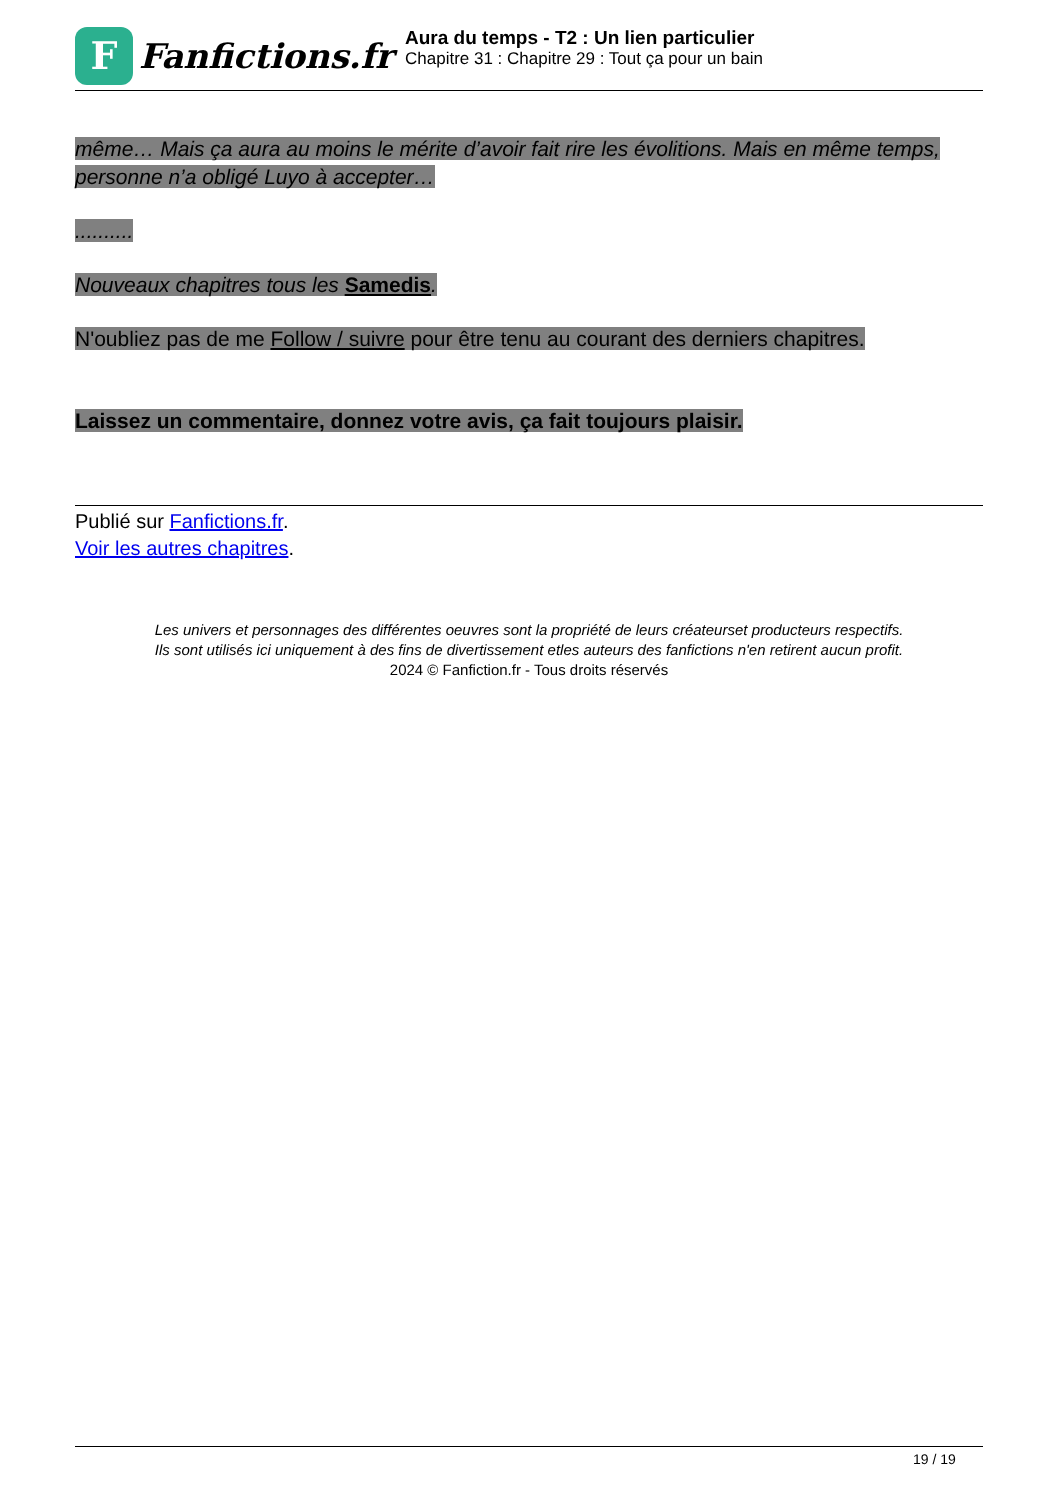F
Fanfictions.fr
Aura du temps - T2 : Un lien particulier
Chapitre 31 : Chapitre 29 : Tout ça pour un bain
même… Mais ça aura au moins le mérite d’avoir fait rire les évolitions. Mais en même temps, personne n’a obligé Luyo à accepter…
..........
Nouveaux chapitres tous les Samedis.
N'oubliez pas de me Follow / suivre pour être tenu au courant des derniers chapitres.
Laissez un commentaire, donnez votre avis, ça fait toujours plaisir.
Publié sur Fanfictions.fr.
Voir les autres chapitres.
Les univers et personnages des différentes oeuvres sont la propriété de leurs créateurset producteurs respectifs.
Ils sont utilisés ici uniquement à des fins de divertissement etles auteurs des fanfictions n'en retirent aucun profit.
2024 © Fanfiction.fr - Tous droits réservés
19 / 19